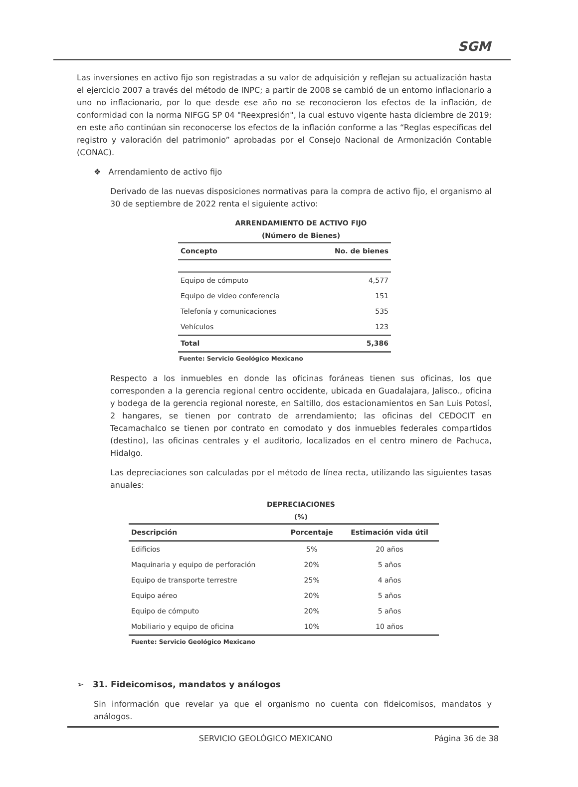SGM
Las inversiones en activo fijo son registradas a su valor de adquisición y reflejan su actualización hasta el ejercicio 2007 a través del método de INPC; a partir de 2008 se cambió de un entorno inflacionario a uno no inflacionario, por lo que desde ese año no se reconocieron los efectos de la inflación, de conformidad con la norma NIFGG SP 04 "Reexpresión", la cual estuvo vigente hasta diciembre de 2019; en este año continúan sin reconocerse los efectos de la inflación conforme a las “Reglas específicas del registro y valoración del patrimonio” aprobadas por el Consejo Nacional de Armonización Contable (CONAC).
❖ Arrendamiento de activo fijo
Derivado de las nuevas disposiciones normativas para la compra de activo fijo, el organismo al 30 de septiembre de 2022 renta el siguiente activo:
ARRENDAMIENTO DE ACTIVO FIJO
(Número de Bienes)
| Concepto | No. de bienes |
| --- | --- |
| Equipo de cómputo | 4,577 |
| Equipo de video conferencia | 151 |
| Telefonía y comunicaciones | 535 |
| Vehículos | 123 |
| Total | 5,386 |
Fuente: Servicio Geológico Mexicano
Respecto a los inmuebles en donde las oficinas foráneas tienen sus oficinas, los que corresponden a la gerencia regional centro occidente, ubicada en Guadalajara, Jalisco., oficina y bodega de la gerencia regional noreste, en Saltillo, dos estacionamientos en San Luis Potosí, 2 hangares, se tienen por contrato de arrendamiento; las oficinas del CEDOCIT en Tecamachalco se tienen por contrato en comodato y dos inmuebles federales compartidos (destino), las oficinas centrales y el auditorio, localizados en el centro minero de Pachuca, Hidalgo.
Las depreciaciones son calculadas por el método de línea recta, utilizando las siguientes tasas anuales:
DEPRECIACIONES
(%)
| Descripción | Porcentaje | Estimación vida útil |
| --- | --- | --- |
| Edificios | 5% | 20 años |
| Maquinaria y equipo de perforación | 20% | 5 años |
| Equipo de transporte terrestre | 25% | 4 años |
| Equipo aéreo | 20% | 5 años |
| Equipo de cómputo | 20% | 5 años |
| Mobiliario y equipo de oficina | 10% | 10 años |
Fuente: Servicio Geológico Mexicano
➢ 31. Fideicomisos, mandatos y análogos
Sin información que revelar ya que el organismo no cuenta con fideicomisos, mandatos y análogos.
SERVICIO GEOLÓGICO MEXICANO Página 36 de 38